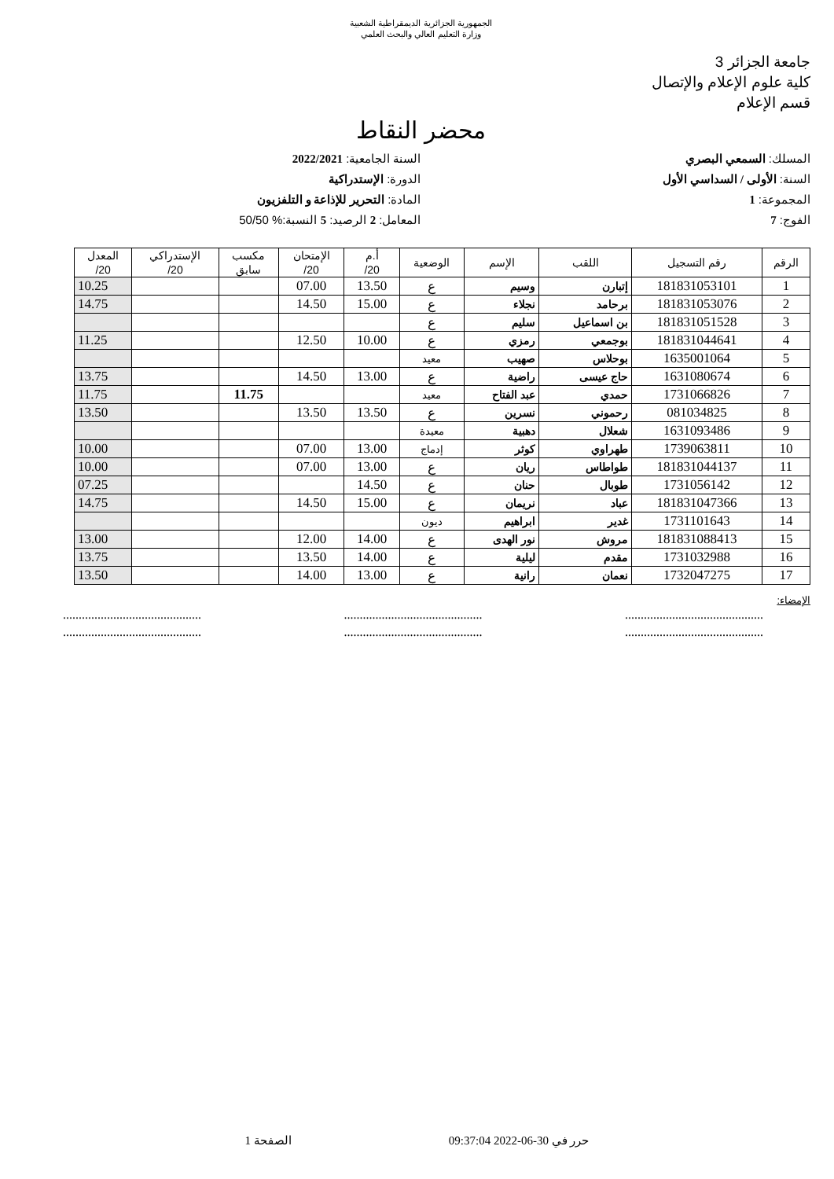الجمهورية الجزائرية الديمقراطية الشعبية
وزارة التعليم العالي والبحث العلمي
جامعة الجزائر 3
كلية علوم الإعلام والإتصال
قسم الإعلام
محضر النقاط
المسلك: السمعي البصري
السنة الجامعية: 2022/2021
السنة: الأولى / السداسي الأول
الدورة: الإستدراكية
المجموعة: 1
المادة: التحرير للإذاعة و التلفزيون
الفوج: 7
المعامل: 2 الرصيد: 5 النسبة:% 50/50
| الرقم | رقم التسجيل | اللقب | الإسم | الوضعية | أ.م 20/ | الإمتحان 20/ | مكسب سابق | الإستدراكي 20/ | المعدل 20/ |
| --- | --- | --- | --- | --- | --- | --- | --- | --- | --- |
| 1 | 181831053101 | إتبارن | وسيم | ع | 13.50 | 07.00 | | | 10.25 |
| 2 | 181831053076 | برحامد | نجلاء | ع | 15.00 | 14.50 | | | 14.75 |
| 3 | 181831051528 | بن اسماعيل | سليم | ع | | | | | |
| 4 | 181831044641 | بوجمعي | رمزي | ع | 10.00 | 12.50 | | | 11.25 |
| 5 | 1635001064 | بوحلاس | صهيب | معيد | | | | | |
| 6 | 1631080674 | حاج عيسى | راضية | ع | 13.00 | 14.50 | | | 13.75 |
| 7 | 1731066826 | حمدي | عبد الفتاح | معيد | | | 11.75 | | 11.75 |
| 8 | 081034825 | رحموني | نسرين | ع | 13.50 | 13.50 | | | 13.50 |
| 9 | 1631093486 | شعلال | دهبية | معيدة | | | | | |
| 10 | 1739063811 | طهراوي | كوثر | إدماج | 13.00 | 07.00 | | | 10.00 |
| 11 | 181831044137 | طواطاس | ريان | ع | 13.00 | 07.00 | | | 10.00 |
| 12 | 1731056142 | طوبال | حنان | ع | 14.50 | | | | 07.25 |
| 13 | 181831047366 | عباد | نريمان | ع | 15.00 | 14.50 | | | 14.75 |
| 14 | 1731101643 | غدير | ابراهيم | ديون | | | | | |
| 15 | 181831088413 | مروش | نور الهدى | ع | 14.00 | 12.00 | | | 13.00 |
| 16 | 1731032988 | مقدم | ليلية | ع | 14.00 | 13.50 | | | 13.75 |
| 17 | 1732047275 | نعمان | رانية | ع | 13.00 | 14.00 | | | 13.50 |
الإمضاء:
....................................................................................................................................
....................................................................................................................................
حرر في 30-06-2022 09:37:04 الصفحة 1